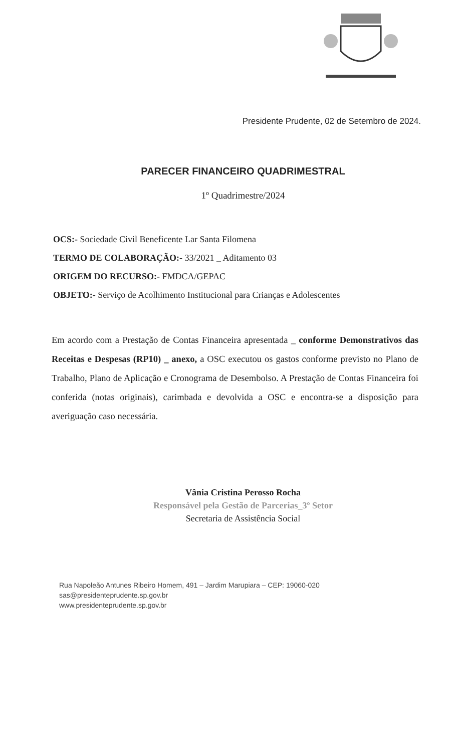Presidente Prudente, 02 de Setembro de 2024.
PARECER FINANCEIRO QUADRIMESTRAL
1º Quadrimestre/2024
OCS:- Sociedade Civil Beneficente Lar Santa Filomena
TERMO DE COLABORAÇÃO:- 33/2021 _ Aditamento 03
ORIGEM DO RECURSO:- FMDCA/GEPAC
OBJETO:- Serviço de Acolhimento Institucional para Crianças e Adolescentes
Em acordo com a Prestação de Contas Financeira apresentada _ conforme Demonstrativos das Receitas e Despesas (RP10) _ anexo, a OSC executou os gastos conforme previsto no Plano de Trabalho, Plano de Aplicação e Cronograma de Desembolso. A Prestação de Contas Financeira foi conferida (notas originais), carimbada e devolvida a OSC e encontra-se a disposição para averiguação caso necessária.
Vânia Cristina Perosso Rocha
Responsável pela Gestão de Parcerias_3º Setor
Secretaria de Assistência Social
Rua Napoleão Antunes Ribeiro Homem, 491 – Jardim Marupiara – CEP: 19060-020
sas@presidenteprudente.sp.gov.br
www.presidenteprudente.sp.gov.br